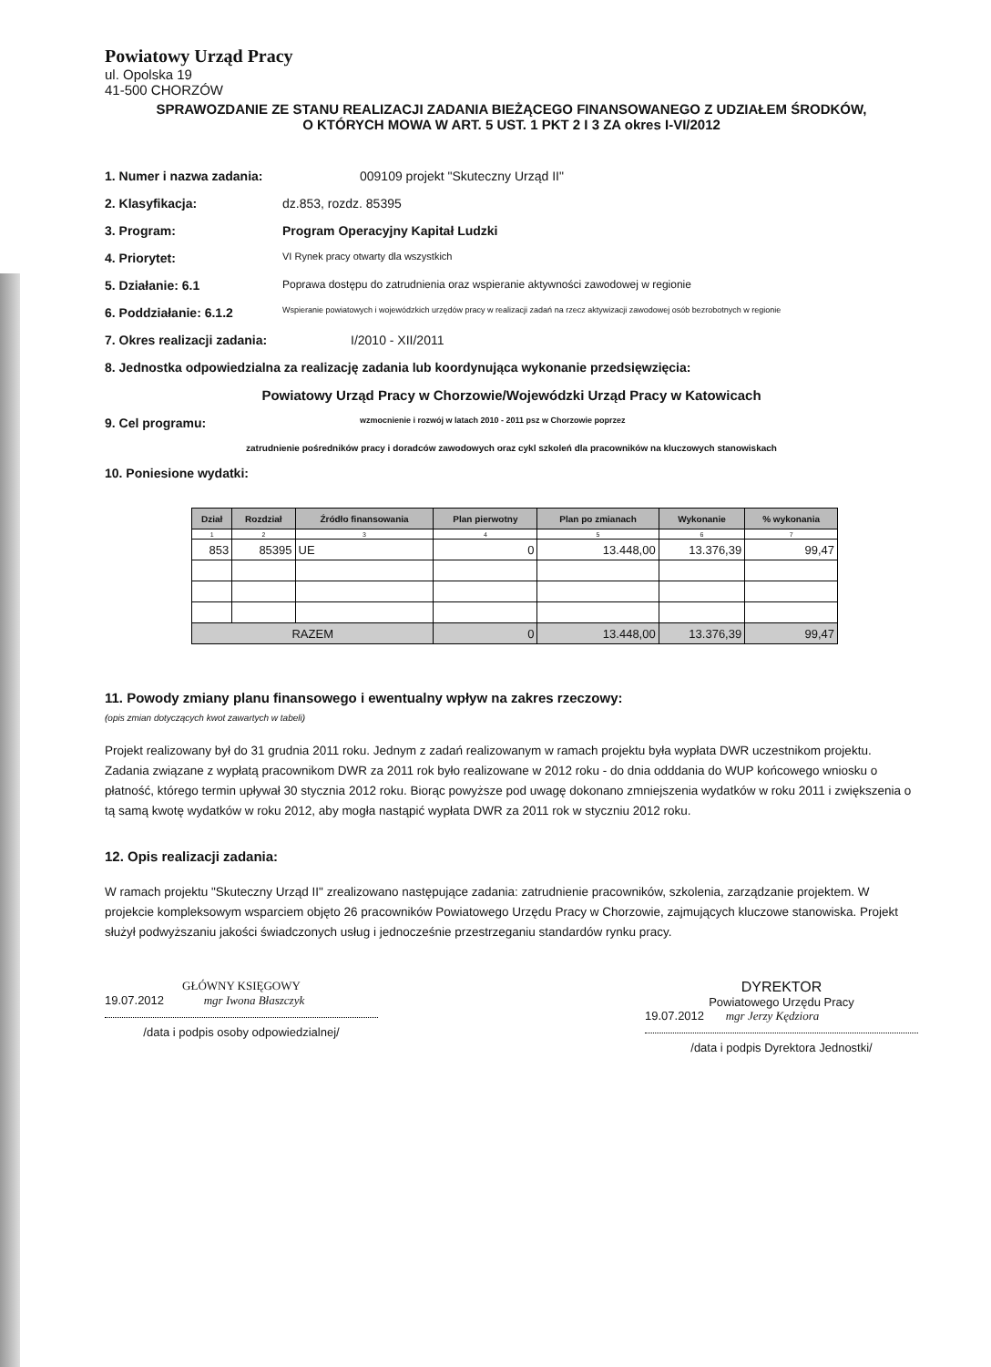Powiatowy Urząd Pracy
ul. Opolska 19
41-500 CHORZÓW
SPRAWOZDANIE ZE STANU REALIZACJI ZADANIA BIEŻĄCEGO FINANSOWANEGO Z UDZIAŁEM ŚRODKÓW,
O KTÓRYCH MOWA W ART. 5 UST. 1 PKT 2 I 3 ZA okres I-VI/2012
1. Numer i nazwa zadania: 009109 projekt "Skuteczny Urząd II"
2. Klasyfikacja: dz.853, rozdz. 85395
3. Program: Program Operacyjny Kapitał Ludzki
4. Priorytet: VI Rynek pracy otwarty dla wszystkich
5. Działanie: 6.1 Poprawa dostępu do zatrudnienia oraz wspieranie aktywności zawodowej w regionie
6. Poddziałanie: 6.1.2 Wspieranie powiatowych i wojewódzkich urzędów pracy w realizacji zadań na rzecz aktywizacji zawodowej osób bezrobotnych w regionie
7. Okres realizacji zadania: I/2010 - XII/2011
8. Jednostka odpowiedzialna za realizację zadania lub koordynująca wykonanie przedsięwzięcia:
Powiatowy Urząd Pracy w Chorzowie/Wojewódzki Urząd Pracy w Katowicach
9. Cel programu: wzmocnienie i rozwój w latach 2010 - 2011 psz w Chorzowie poprzez
zatrudnienie pośredników pracy i doradców zawodowych oraz cykl szkoleń dla pracowników na kluczowych stanowiskach
10. Poniesione wydatki:
| Dział | Rozdział | Źródło finansowania | Plan pierwotny | Plan po zmianach | Wykonanie | % wykonania |
| --- | --- | --- | --- | --- | --- | --- |
| 1 | 2 | 3 | 4 | 5 | 6 | 7 |
| 853 | 85395 | UE | 0 | 13.448,00 | 13.376,39 | 99,47 |
| RAZEM | | | 0 | 13.448,00 | 13.376,39 | 99,47 |
11. Powody zmiany planu finansowego i ewentualny wpływ na zakres rzeczowy:
(opis zmian dotyczących kwot zawartych w tabeli)
Projekt realizowany był do 31 grudnia 2011 roku. Jednym z zadań realizowanym w ramach projektu była wypłata DWR uczestnikom projektu. Zadania związane z wypłatą pracownikom DWR za 2011 rok było realizowane w 2012 roku - do dnia odddania do WUP końcowego wniosku o płatność, którego termin upływał 30 stycznia 2012 roku. Biorąc powyższe pod uwagę dokonano zmniejszenia wydatków w roku 2011 i zwiększenia o tą samą kwotę wydatków w roku 2012, aby mogła nastąpić wypłata DWR za 2011 rok w styczniu 2012 roku.
12. Opis realizacji zadania:
W ramach projektu "Skuteczny Urząd II" zrealizowano następujące zadania: zatrudnienie pracowników, szkolenia, zarządzanie projektem. W projekcie kompleksowym wsparciem objęto 26 pracowników Powiatowego Urzędu Pracy w Chorzowie, zajmujących kluczowe stanowiska. Projekt służył podwyższaniu jakości świadczonych usług i jednocześnie przestrzeganiu standardów rynku pracy.
GŁÓWNY KSIĘGOWY
19.07.2012 mgr Iwona Błaszczyk
/data i podpis osoby odpowiedzialnej/
DYREKTOR
Powiatowego Urzędu Pracy
19.07.2012 mgr Jerzy Kędziora
/data i podpis Dyrektora Jednostki/